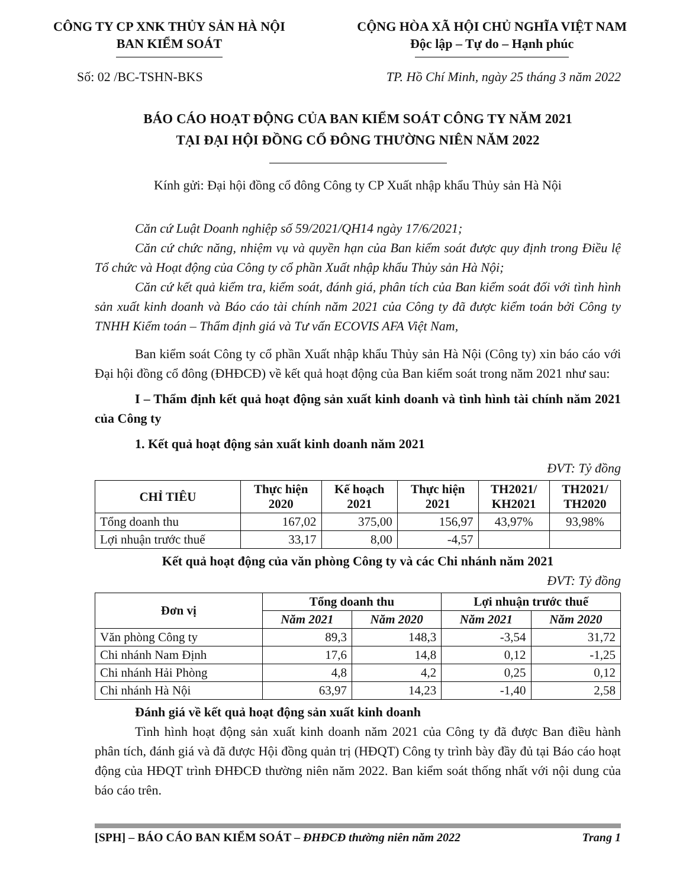CÔNG TY CP XNK THỦY SẢN HÀ NỘI
BAN KIỂM SOÁT
CỘNG HÒA XÃ HỘI CHỦ NGHĨA VIỆT NAM
Độc lập – Tự do – Hạnh phúc
Số: 02 /BC-TSHN-BKS TP. Hồ Chí Minh, ngày 25 tháng 3 năm 2022
BÁO CÁO HOẠT ĐỘNG CỦA BAN KIỂM SOÁT CÔNG TY NĂM 2021
TẠI ĐẠI HỘI ĐỒNG CỔ ĐÔNG THƯỜNG NIÊN NĂM 2022
Kính gửi: Đại hội đồng cổ đông Công ty CP Xuất nhập khẩu Thủy sản Hà Nội
Căn cứ Luật Doanh nghiệp số 59/2021/QH14 ngày 17/6/2021;
Căn cứ chức năng, nhiệm vụ và quyền hạn của Ban kiểm soát được quy định trong Điều lệ Tổ chức và Hoạt động của Công ty cổ phần Xuất nhập khẩu Thủy sản Hà Nội;
Căn cứ kết quả kiểm tra, kiểm soát, đánh giá, phân tích của Ban kiểm soát đối với tình hình sản xuất kinh doanh và Báo cáo tài chính năm 2021 của Công ty đã được kiểm toán bởi Công ty TNHH Kiểm toán – Thẩm định giá và Tư vấn ECOVIS AFA Việt Nam,
Ban kiểm soát Công ty cổ phần Xuất nhập khẩu Thủy sản Hà Nội (Công ty) xin báo cáo với Đại hội đồng cổ đông (ĐHĐCĐ) về kết quả hoạt động của Ban kiểm soát trong năm 2021 như sau:
I – Thẩm định kết quả hoạt động sản xuất kinh doanh và tình hình tài chính năm 2021 của Công ty
1. Kết quả hoạt động sản xuất kinh doanh năm 2021
ĐVT: Tỷ đồng
| CHỈ TIÊU | Thực hiện 2020 | Kế hoạch 2021 | Thực hiện 2021 | TH2021/ KH2021 | TH2021/ TH2020 |
| --- | --- | --- | --- | --- | --- |
| Tổng doanh thu | 167,02 | 375,00 | 156,97 | 43,97% | 93,98% |
| Lợi nhuận trước thuế | 33,17 | 8,00 | -4,57 | | |
Kết quả hoạt động của văn phòng Công ty và các Chi nhánh năm 2021
ĐVT: Tỷ đồng
| Đơn vị | Tổng doanh thu | | Lợi nhuận trước thuế | |
| --- | --- | --- | --- | --- |
| | Năm 2021 | Năm 2020 | Năm 2021 | Năm 2020 |
| Văn phòng Công ty | 89,3 | 148,3 | -3,54 | 31,72 |
| Chi nhánh Nam Định | 17,6 | 14,8 | 0,12 | -1,25 |
| Chi nhánh Hải Phòng | 4,8 | 4,2 | 0,25 | 0,12 |
| Chi nhánh Hà Nội | 63,97 | 14,23 | -1,40 | 2,58 |
Đánh giá về kết quả hoạt động sản xuất kinh doanh
Tình hình hoạt động sản xuất kinh doanh năm 2021 của Công ty đã được Ban điều hành phân tích, đánh giá và đã được Hội đồng quản trị (HĐQT) Công ty trình bày đầy đủ tại Báo cáo hoạt động của HĐQT trình ĐHĐCĐ thường niên năm 2022. Ban kiểm soát thống nhất với nội dung của báo cáo trên.
[SPH] – BÁO CÁO BAN KIỂM SOÁT – ĐHĐCĐ thường niên năm 2022 Trang 1